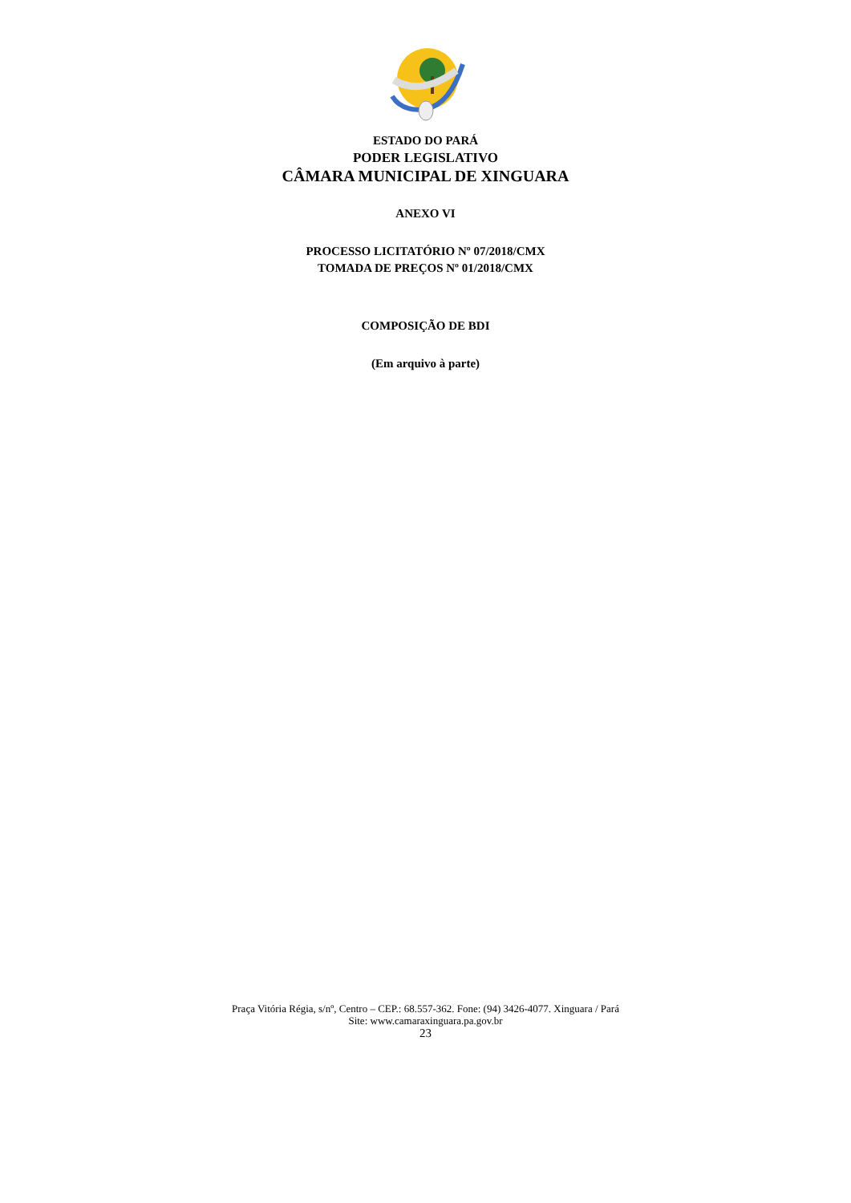ESTADO DO PARÁ
PODER LEGISLATIVO
CÂMARA MUNICIPAL DE XINGUARA
ANEXO VI
PROCESSO LICITATÓRIO Nº 07/2018/CMX
TOMADA DE PREÇOS Nº 01/2018/CMX
COMPOSIÇÃO DE BDI
(Em arquivo à parte)
Praça Vitória Régia, s/nº, Centro – CEP.: 68.557-362. Fone: (94) 3426-4077. Xinguara / Pará
Site: www.camaraxinguara.pa.gov.br
23